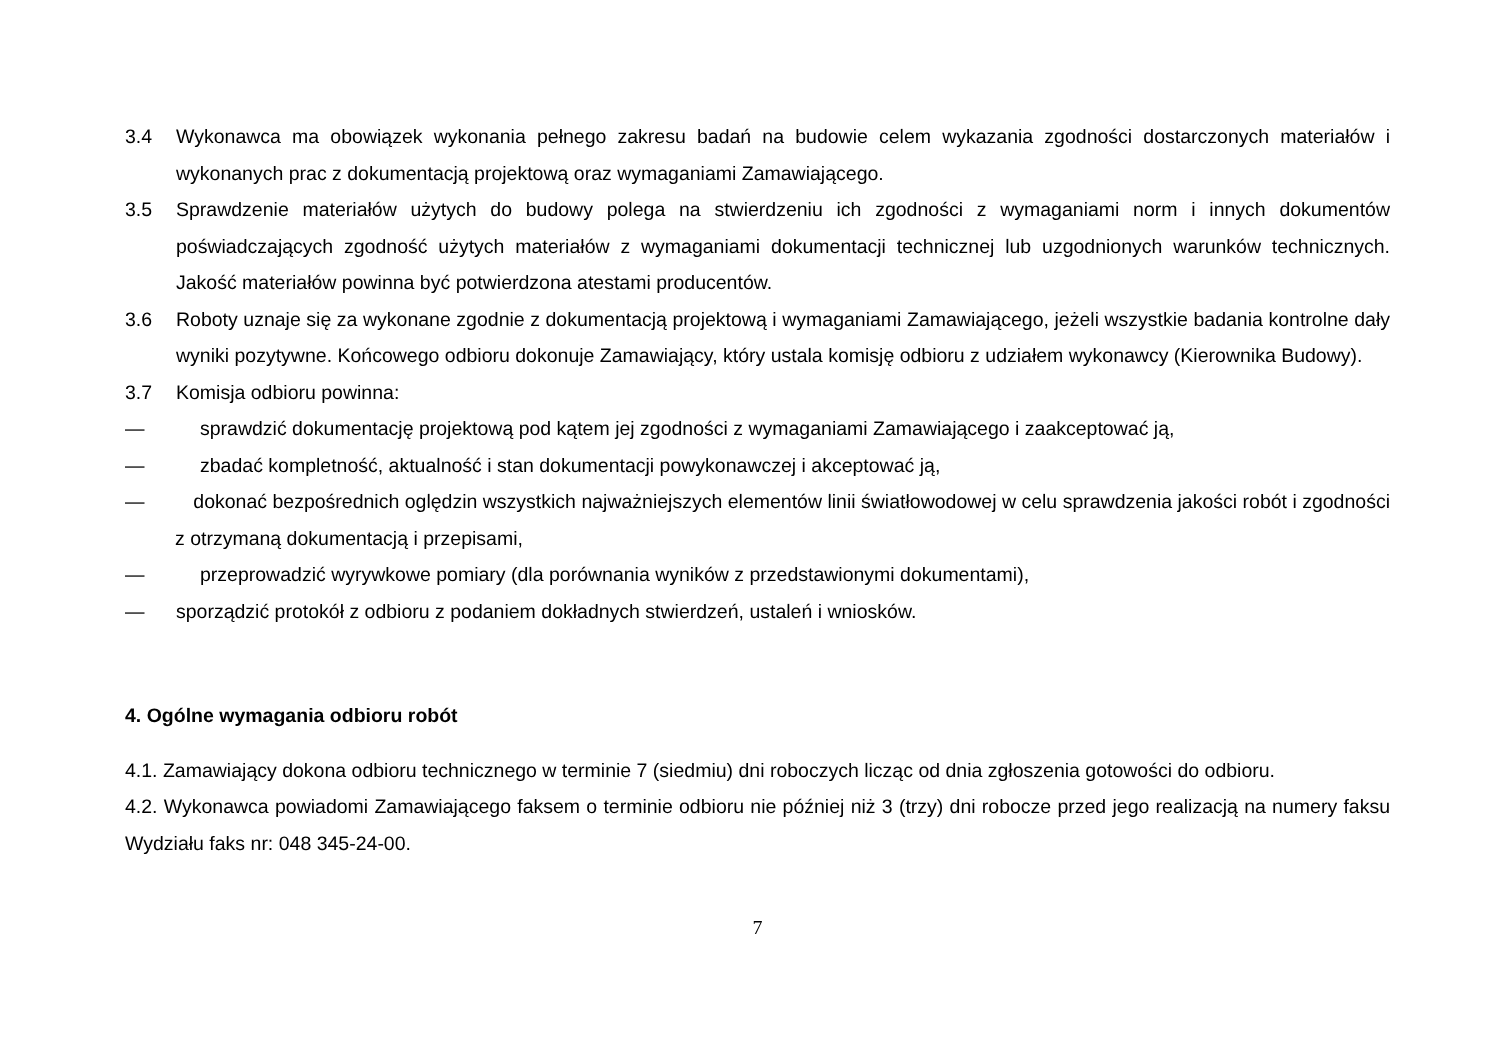3.4 Wykonawca ma obowiązek wykonania pełnego zakresu badań na budowie celem wykazania zgodności dostarczonych materiałów i wykonanych prac z dokumentacją projektową oraz wymaganiami Zamawiającego.
3.5 Sprawdzenie materiałów użytych do budowy polega na stwierdzeniu ich zgodności z wymaganiami norm i innych dokumentów poświadczających zgodność użytych materiałów z wymaganiami dokumentacji technicznej lub uzgodnionych warunków technicznych. Jakość materiałów powinna być potwierdzona atestami producentów.
3.6 Roboty uznaje się za wykonane zgodnie z dokumentacją projektową i wymaganiami Zamawiającego, jeżeli wszystkie badania kontrolne dały wyniki pozytywne. Końcowego odbioru dokonuje Zamawiający, który ustala komisję odbioru z udziałem wykonawcy (Kierownika Budowy).
3.7 Komisja odbioru powinna:
— sprawdzić dokumentację projektową pod kątem jej zgodności z wymaganiami Zamawiającego i zaakceptować ją,
— zbadać kompletność, aktualność i stan dokumentacji powykonawczej i akceptować ją,
— dokonać bezpośrednich oględzin wszystkich najważniejszych elementów linii światłowodowej w celu sprawdzenia jakości robót i zgodności z otrzymaną dokumentacją i przepisami,
— przeprowadzić wyrywkowe pomiary (dla porównania wyników z przedstawionymi dokumentami),
— sporządzić protokół z odbioru z podaniem dokładnych stwierdzeń, ustaleń i wniosków.
4. Ogólne wymagania odbioru robót
4.1. Zamawiający dokona odbioru technicznego w terminie 7 (siedmiu) dni roboczych licząc od dnia zgłoszenia gotowości do odbioru.
4.2. Wykonawca powiadomi Zamawiającego faksem o terminie odbioru nie później niż 3 (trzy) dni robocze przed jego realizacją na numery faksu Wydziału faks nr: 048 345-24-00.
7